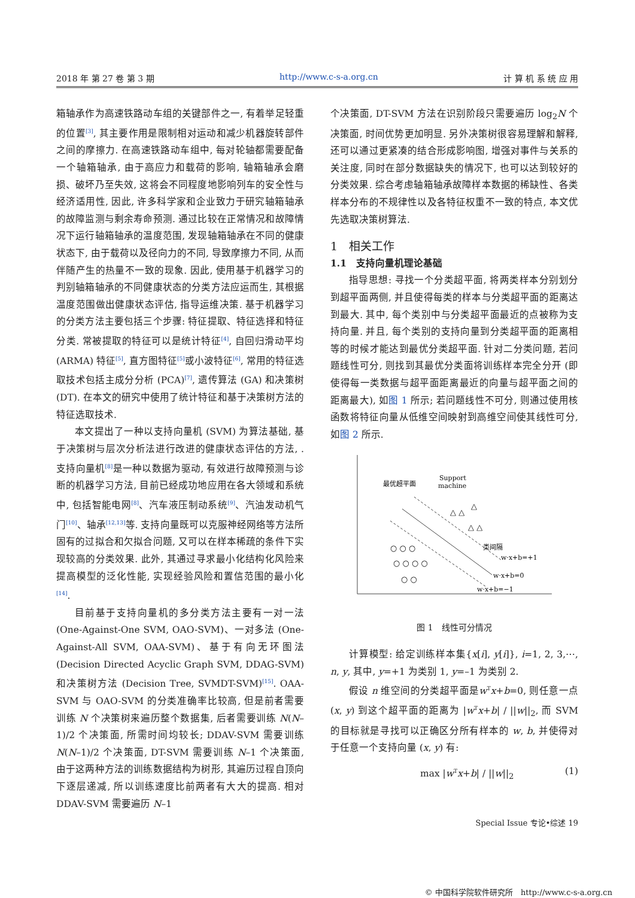2018 年 第 27 卷 第 3 期 http://www.c-s-a.org.cn 计 算 机 系 统 应 用
箱轴承作为高速铁路动车组的关键部件之一, 有着举足轻重的位置<sup>[3]</sup>, 其主要作用是限制相对运动和减少机器旋转部件之间的摩擦力. 在高速铁路动车组中, 每对轮轴都需要配备一个轴箱轴承, 由于高应力和载荷的影响, 轴箱轴承会磨损、破坏乃至失效, 这将会不同程度地影响列车的安全性与经济适用性, 因此, 许多科学家和企业致力于研究轴箱轴承的故障监测与剩余寿命预测. 通过比较在正常情况和故障情况下运行轴箱轴承的温度范围, 发现轴箱轴承在不同的健康状态下, 由于载荷以及径向力的不同, 导致摩擦力不同, 从而伴随产生的热量不一致的现象. 因此, 使用基于机器学习的判别轴箱轴承的不同健康状态的分类方法应运而生, 其根据温度范围做出健康状态评估, 指导运维决策. 基于机器学习的分类方法主要包括三个步骤: 特征提取、特征选择和特征分类. 常被提取的特征可以是统计特征<sup>[4]</sup>, 自回归滑动平均 (ARMA) 特征<sup>[5]</sup>, 直方图特征<sup>[5]</sup>或小波特征<sup>[6]</sup>, 常用的特征选取技术包括主成分分析 (PCA)<sup>[7]</sup>, 遗传算法 (GA) 和决策树 (DT). 在本文的研究中使用了统计特征和基于决策树方法的特征选取技术.
本文提出了一种以支持向量机 (SVM) 为算法基础, 基于决策树与层次分析法进行改进的健康状态评估的方法, . 支持向量机<sup>[8]</sup>是一种以数据为驱动, 有效进行故障预测与诊断的机器学习方法, 目前已经成功地应用在各大领域和系统中, 包括智能电网<sup>[8]</sup>、汽车液压制动系统<sup>[9]</sup>、汽油发动机气门<sup>[10]</sup>、轴承<sup>[12,13]</sup>等. 支持向量既可以克服神经网络等方法所固有的过拟合和欠拟合问题, 又可以在样本稀疏的条件下实现较高的分类效果. 此外, 其通过寻求最小化结构化风险来提高模型的泛化性能, 实现经验风险和置信范围的最小化<sup>[14]</sup>.
目前基于支持向量机的多分类方法主要有一对一法 (One-Against-One SVM, OAO-SVM)、一对多法 (One-Against-All SVM, OAA-SVM)、基于有向无环图法 (Decision Directed Acyclic Graph SVM, DDAG-SVM) 和决策树方法 (Decision Tree, SVMDT-SVM)<sup>[15]</sup>. OAA-SVM 与 OAO-SVM 的分类准确率比较高, 但是前者需要训练 N 个决策树来遍历整个数据集, 后者需要训练 N(N–1)/2 个决策面, 所需时间均较长; DDAV-SVM 需要训练 N(N–1)/2 个决策面, DT-SVM 需要训练 N–1 个决策面, 由于这两种方法的训练数据结构为树形, 其遍历过程自顶向下逐层递减, 所以训练速度比前两者有大大的提高. 相对 DDAV-SVM 需要遍历 N–1
个决策面, DT-SVM 方法在识别阶段只需要遍历 log<sub>2</sub>N 个决策面, 时间优势更加明显. 另外决策树很容易理解和解释, 还可以通过更紧凑的结合形成影响图, 增强对事件与关系的关注度, 同时在部分数据缺失的情况下, 也可以达到较好的分类效果. 综合考虑轴箱轴承故障样本数据的稀缺性、各类样本分布的不规律性以及各特征权重不一致的特点, 本文优先选取决策树算法.
1　相关工作
1.1　支持向量机理论基础
指导思想: 寻找一个分类超平面, 将两类样本分别划分到超平面两侧, 并且使得每类的样本与分类超平面的距离达到最大. 其中, 每个类别中与分类超平面最近的点被称为支持向量. 并且, 每个类别的支持向量到分类超平面的距离相等的时候才能达到最优分类超平面. 针对二分类问题, 若问题线性可分, 则找到其最优分类面将训练样本完全分开 (即使得每一类数据与超平面距离最近的向量与超平面之间的距离最大), 如图 1 所示; 若问题线性不可分, 则通过使用核函数将特征向量从低维空间映射到高维空间使其线性可分, 如图 2 所示.
最优超平面
Support
machine
类间隔
w·x+b=+1
w·x+b=0
w·x+b=−1
○ ○ ○
○ ○ ○ ○
○ ○
△ △
△ △
△
图 1　线性可分情况
计算模型: 给定训练样本集{x[i], y[i]}, i=1, 2, 3,⋯, n, y, 其中, y=+1 为类别 1, y=–1 为类别 2.
假设 n 维空间的分类超平面是w<sup>T</sup>x+b=0, 则任意一点 (x, y) 到这个超平面的距离为 |w<sup>T</sup>x+b| / ||w||<sub>2</sub>, 而 SVM 的目标就是寻找可以正确区分所有样本的 w, b, 并使得对于任意一个支持向量 (x, y) 有:
max |w<sup>T</sup>x+b| / ||w||<sub>2</sub> (1)
Special Issue 专论•综述 19
© 中国科学院软件研究所　http://www.c-s-a.org.cn